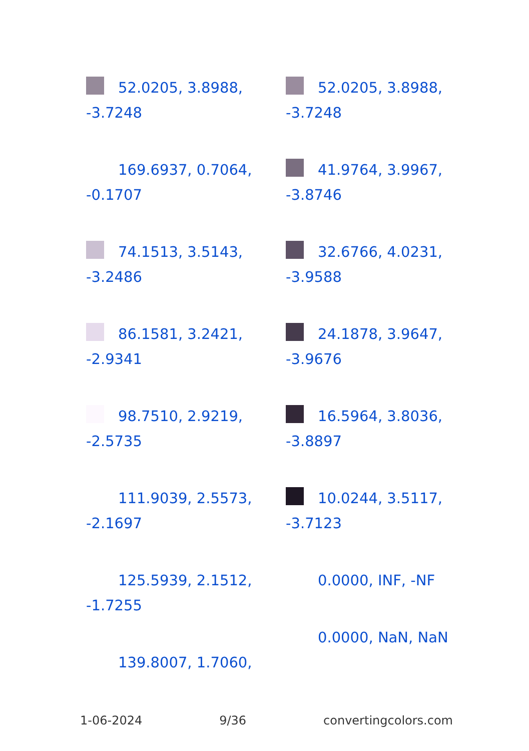52.0205, 3.8988,
-3.7248
169.6937, 0.7064,
-0.1707
74.1513, 3.5143,
-3.2486
86.1581, 3.2421,
-2.9341
98.7510, 2.9219,
-2.5735
111.9039, 2.5573,
-2.1697
125.5939, 2.1512,
-1.7255
139.8007, 1.7060,
52.0205, 3.8988,
-3.7248
41.9764, 3.9967,
-3.8746
32.6766, 4.0231,
-3.9588
24.1878, 3.9647,
-3.9676
16.5964, 3.8036,
-3.8897
10.0244, 3.5117,
-3.7123
0.0000, INF, -NF
0.0000, NaN, NaN
1-06-2024 9/36 convertingcolors.com